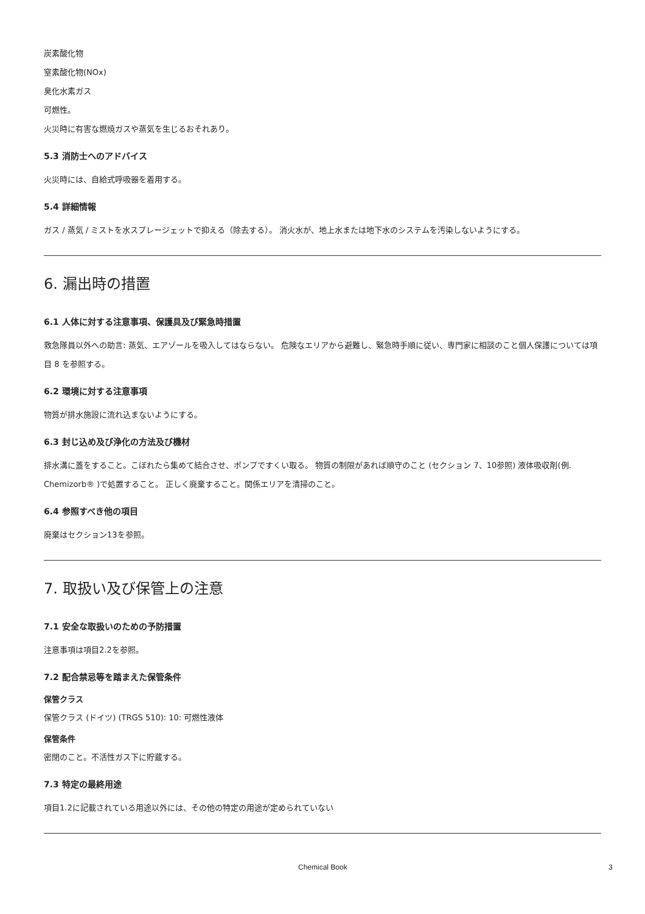炭素酸化物
窒素酸化物(NOx)
臭化水素ガス
可燃性。
火災時に有害な燃焼ガスや蒸気を生じるおそれあり。
5.3 消防士へのアドバイス
火災時には、自給式呼吸器を着用する。
5.4 詳細情報
ガス / 蒸気 / ミストを水スプレージェットで抑える（除去する）。 消火水が、地上水または地下水のシステムを汚染しないようにする。
6. 漏出時の措置
6.1 人体に対する注意事項、保護具及び緊急時措置
救急隊員以外への助言: 蒸気、エアゾールを吸入してはならない。 危険なエリアから避難し、緊急時手順に従い、専門家に相談のこと個人保護については項目 8 を参照する。
6.2 環境に対する注意事項
物質が排水施設に流れ込まないようにする。
6.3 封じ込め及び浄化の方法及び機材
排水溝に蓋をすること。こぼれたら集めて結合させ、ポンプですくい取る。 物質の制限があれば順守のこと (セクション 7、10参照) 液体吸収剤(例. Chemizorb® )で処置すること。 正しく廃棄すること。関係エリアを清掃のこと。
6.4 参照すべき他の項目
廃棄はセクション13を参照。
7. 取扱い及び保管上の注意
7.1 安全な取扱いのための予防措置
注意事項は項目2.2を参照。
7.2 配合禁忌等を踏まえた保管条件
保管クラス
保管クラス (ドイツ) (TRGS 510): 10: 可燃性液体
保管条件
密閉のこと。不活性ガス下に貯蔵する。
7.3 特定の最終用途
項目1.2に記載されている用途以外には、その他の特定の用途が定められていない
Chemical Book 3